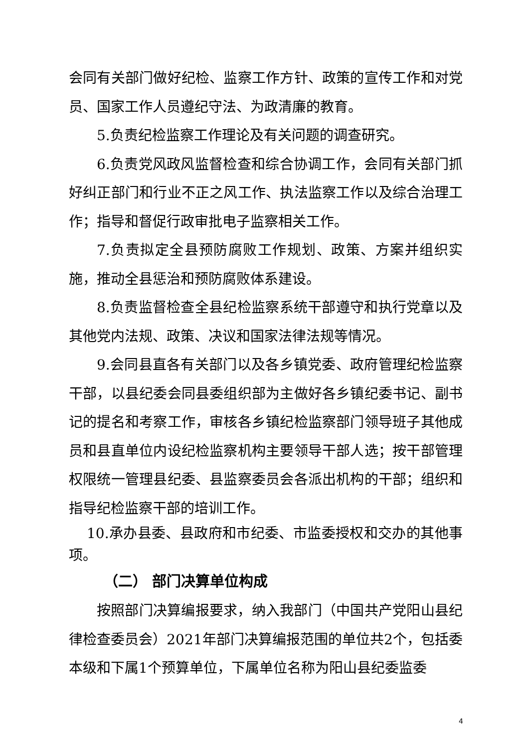会同有关部门做好纪检、监察工作方针、政策的宣传工作和对党员、国家工作人员遵纪守法、为政清廉的教育。
5.负责纪检监察工作理论及有关问题的调查研究。
6.负责党风政风监督检查和综合协调工作，会同有关部门抓好纠正部门和行业不正之风工作、执法监察工作以及综合治理工作；指导和督促行政审批电子监察相关工作。
7.负责拟定全县预防腐败工作规划、政策、方案并组织实施，推动全县惩治和预防腐败体系建设。
8.负责监督检查全县纪检监察系统干部遵守和执行党章以及其他党内法规、政策、决议和国家法律法规等情况。
9.会同县直各有关部门以及各乡镇党委、政府管理纪检监察干部，以县纪委会同县委组织部为主做好各乡镇纪委书记、副书记的提名和考察工作，审核各乡镇纪检监察部门领导班子其他成员和县直单位内设纪检监察机构主要领导干部人选；按干部管理权限统一管理县纪委、县监察委员会各派出机构的干部；组织和指导纪检监察干部的培训工作。
10.承办县委、县政府和市纪委、市监委授权和交办的其他事项。
（二） 部门决算单位构成
按照部门决算编报要求，纳入我部门（中国共产党阳山县纪律检查委员会）2021年部门决算编报范围的单位共2个，包括委本级和下属1个预算单位，下属单位名称为阳山县纪委监委
4